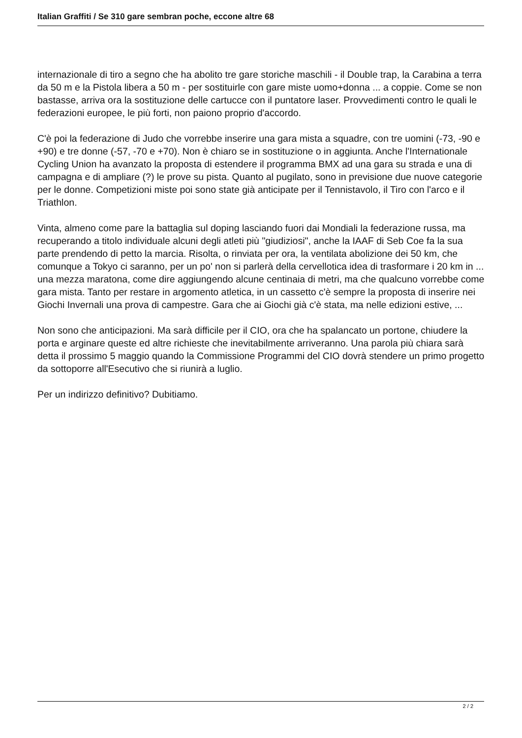Italian Graffiti / Se 310 gare sembran poche, eccone altre 68
internazionale di tiro a segno che ha abolito tre gare storiche maschili - il Double trap, la Carabina a terra da 50 m e la Pistola libera a 50 m - per sostituirle con gare miste uomo+donna ... a coppie. Come se non bastasse, arriva ora la sostituzione delle cartucce con il puntatore laser. Provvedimenti contro le quali le federazioni europee, le più forti, non paiono proprio d'accordo.
C'è poi la federazione di Judo che vorrebbe inserire una gara mista a squadre, con tre uomini (-73, -90 e +90) e tre donne (-57, -70 e +70). Non è chiaro se in sostituzione o in aggiunta. Anche l'Internationale Cycling Union ha avanzato la proposta di estendere il programma BMX ad una gara su strada e una di campagna e di ampliare (?) le prove su pista. Quanto al pugilato, sono in previsione due nuove categorie per le donne. Competizioni miste poi sono state già anticipate per il Tennistavolo, il Tiro con l'arco e il Triathlon.
Vinta, almeno come pare la battaglia sul doping lasciando fuori dai Mondiali la federazione russa, ma recuperando a titolo individuale alcuni degli atleti più "giudiziosi", anche la IAAF di Seb Coe fa la sua parte prendendo di petto la marcia. Risolta, o rinviata per ora, la ventilata abolizione dei 50 km, che comunque a Tokyo ci saranno, per un po' non si parlerà della cervellotica idea di trasformare i 20 km in ... una mezza maratona, come dire aggiungendo alcune centinaia di metri, ma che qualcuno vorrebbe come gara mista. Tanto per restare in argomento atletica, in un cassetto c'è sempre la proposta di inserire nei Giochi Invernali una prova di campestre. Gara che ai Giochi già c'è stata, ma nelle edizioni estive, ...
Non sono che anticipazioni. Ma sarà difficile per il CIO, ora che ha spalancato un portone, chiudere la porta e arginare queste ed altre richieste che inevitabilmente arriveranno. Una parola più chiara sarà detta il prossimo 5 maggio quando la Commissione Programmi del CIO dovrà stendere un primo progetto da sottoporre all'Esecutivo che si riunirà a luglio.
Per un indirizzo definitivo? Dubitiamo.
2 / 2